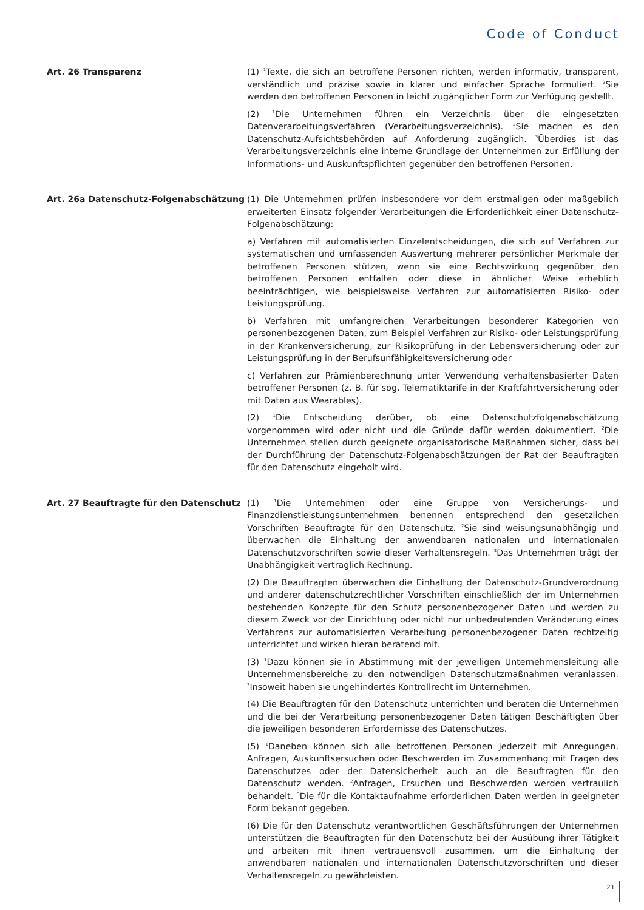Code of Conduct
Art. 26 Transparenz
(1) <sup>1</sup>Texte, die sich an betroffene Personen richten, werden informativ, transparent, verständlich und präzise sowie in klarer und einfacher Sprache formuliert. <sup>2</sup>Sie werden den betroffenen Personen in leicht zugänglicher Form zur Verfügung gestellt.
(2) <sup>1</sup>Die Unternehmen führen ein Verzeichnis über die eingesetzten Datenverarbeitungsverfahren (Verarbeitungsverzeichnis). <sup>2</sup>Sie machen es den Datenschutz-Aufsichtsbehörden auf Anforderung zugänglich. <sup>3</sup>Überdies ist das Verarbeitungsverzeichnis eine interne Grundlage der Unternehmen zur Erfüllung der Informations- und Auskunftspflichten gegenüber den betroffenen Personen.
Art. 26a Datenschutz-Folgenabschätzung
(1) Die Unternehmen prüfen insbesondere vor dem erstmaligen oder maßgeblich erweiterten Einsatz folgender Verarbeitungen die Erforderlichkeit einer Datenschutz-Folgenabschätzung:
a) Verfahren mit automatisierten Einzelentscheidungen, die sich auf Verfahren zur systematischen und umfassenden Auswertung mehrerer persönlicher Merkmale der betroffenen Personen stützen, wenn sie eine Rechtswirkung gegenüber den betroffenen Personen entfalten oder diese in ähnlicher Weise erheblich beeinträchtigen, wie beispielsweise Verfahren zur automatisierten Risiko- oder Leistungsprüfung.
b) Verfahren mit umfangreichen Verarbeitungen besonderer Kategorien von personenbezogenen Daten, zum Beispiel Verfahren zur Risiko- oder Leistungsprüfung in der Krankenversicherung, zur Risikoprüfung in der Lebensversicherung oder zur Leistungsprüfung in der Berufsunfähigkeitsversicherung oder
c) Verfahren zur Prämienberechnung unter Verwendung verhaltensbasierter Daten betroffener Personen (z. B. für sog. Telematiktarife in der Kraftfahrtversicherung oder mit Daten aus Wearables).
(2) <sup>1</sup>Die Entscheidung darüber, ob eine Datenschutzfolgenabschätzung vorgenommen wird oder nicht und die Gründe dafür werden dokumentiert. <sup>2</sup>Die Unternehmen stellen durch geeignete organisatorische Maßnahmen sicher, dass bei der Durchführung der Datenschutz-Folgenabschätzungen der Rat der Beauftragten für den Datenschutz eingeholt wird.
Art. 27 Beauftragte für den Datenschutz
(1) <sup>1</sup>Die Unternehmen oder eine Gruppe von Versicherungs- und Finanzdienstleistungsunternehmen benennen entsprechend den gesetzlichen Vorschriften Beauftragte für den Datenschutz. <sup>2</sup>Sie sind weisungsunabhängig und überwachen die Einhaltung der anwendbaren nationalen und internationalen Datenschutzvorschriften sowie dieser Verhaltensregeln. <sup>3</sup>Das Unternehmen trägt der Unabhängigkeit vertraglich Rechnung.
(2) Die Beauftragten überwachen die Einhaltung der Datenschutz-Grundverordnung und anderer datenschutzrechtlicher Vorschriften einschließlich der im Unternehmen bestehenden Konzepte für den Schutz personenbezogener Daten und werden zu diesem Zweck vor der Einrichtung oder nicht nur unbedeutenden Veränderung eines Verfahrens zur automatisierten Verarbeitung personenbezogener Daten rechtzeitig unterrichtet und wirken hieran beratend mit.
(3) <sup>1</sup>Dazu können sie in Abstimmung mit der jeweiligen Unternehmensleitung alle Unternehmensbereiche zu den notwendigen Datenschutzmaßnahmen veranlassen. <sup>2</sup>Insoweit haben sie ungehindertes Kontrollrecht im Unternehmen.
(4) Die Beauftragten für den Datenschutz unterrichten und beraten die Unternehmen und die bei der Verarbeitung personenbezogener Daten tätigen Beschäftigten über die jeweiligen besonderen Erfordernisse des Datenschutzes.
(5) <sup>1</sup>Daneben können sich alle betroffenen Personen jederzeit mit Anregungen, Anfragen, Auskunftsersuchen oder Beschwerden im Zusammenhang mit Fragen des Datenschutzes oder der Datensicherheit auch an die Beauftragten für den Datenschutz wenden. <sup>2</sup>Anfragen, Ersuchen und Beschwerden werden vertraulich behandelt. <sup>3</sup>Die für die Kontaktaufnahme erforderlichen Daten werden in geeigneter Form bekannt gegeben.
(6) Die für den Datenschutz verantwortlichen Geschäftsführungen der Unternehmen unterstützen die Beauftragten für den Datenschutz bei der Ausübung ihrer Tätigkeit und arbeiten mit ihnen vertrauensvoll zusammen, um die Einhaltung der anwendbaren nationalen und internationalen Datenschutzvorschriften und dieser Verhaltensregeln zu gewährleisten.
21